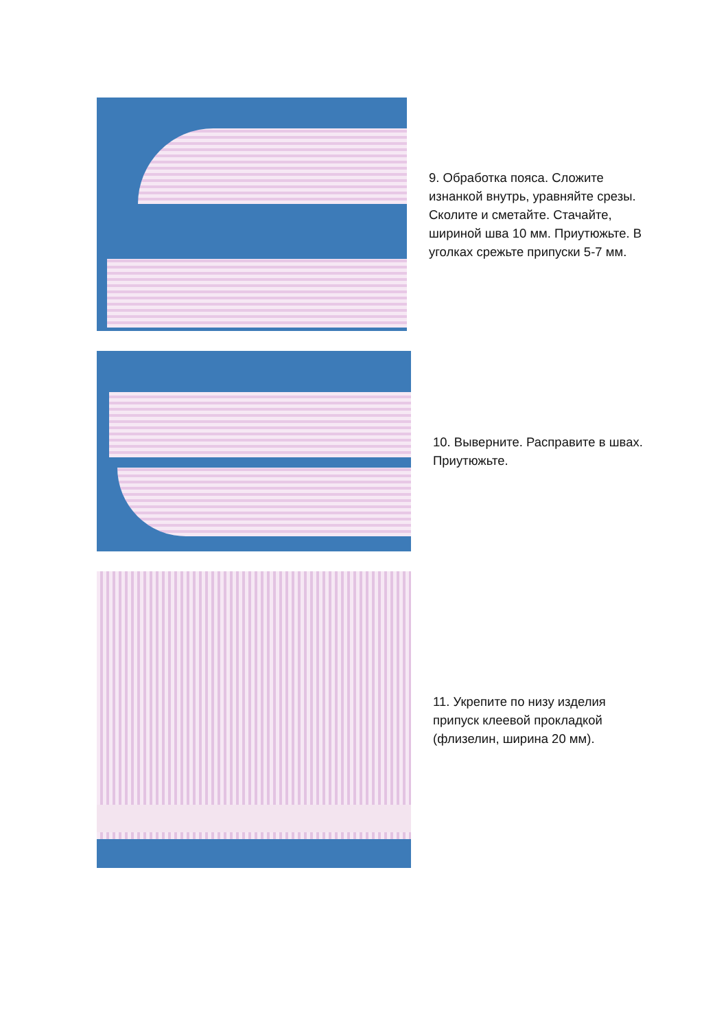9. Обработка пояса. Сложите изнанкой внутрь, уравняйте срезы. Сколите и сметайте. Стачайте, шириной шва 10 мм. Приутюжьте. В уголках срежьте припуски 5-7 мм.
10. Выверните. Расправите в швах. Приутюжьте.
11. Укрепите по низу изделия припуск клеевой прокладкой (флизелин, ширина 20 мм).